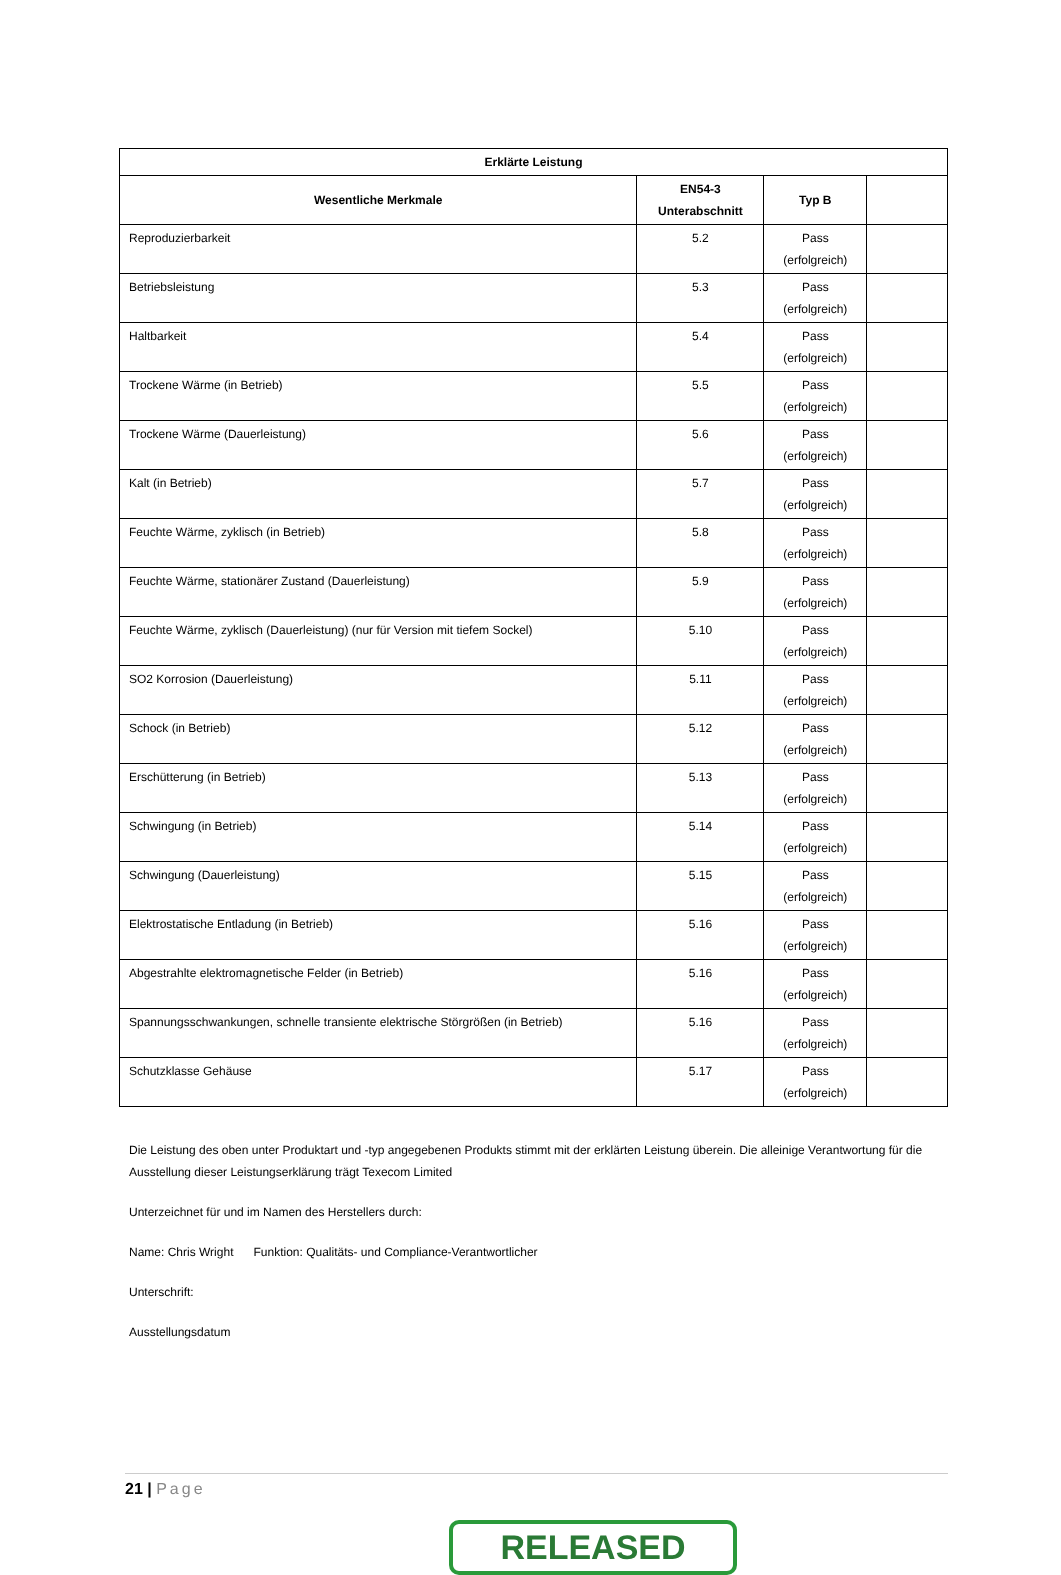| Erklärte Leistung | | | |
| --- | --- | --- | --- |
| Wesentliche Merkmale | EN54-3 Unterabschnitt | Typ B | |
| Reproduzierbarkeit | 5.2 | Pass (erfolgreich) | |
| Betriebsleistung | 5.3 | Pass (erfolgreich) | |
| Haltbarkeit | 5.4 | Pass (erfolgreich) | |
| Trockene Wärme (in Betrieb) | 5.5 | Pass (erfolgreich) | |
| Trockene Wärme (Dauerleistung) | 5.6 | Pass (erfolgreich) | |
| Kalt (in Betrieb) | 5.7 | Pass (erfolgreich) | |
| Feuchte Wärme, zyklisch (in Betrieb) | 5.8 | Pass (erfolgreich) | |
| Feuchte Wärme, stationärer Zustand (Dauerleistung) | 5.9 | Pass (erfolgreich) | |
| Feuchte Wärme, zyklisch (Dauerleistung) (nur für Version mit tiefem Sockel) | 5.10 | Pass (erfolgreich) | |
| SO2 Korrosion (Dauerleistung) | 5.11 | Pass (erfolgreich) | |
| Schock (in Betrieb) | 5.12 | Pass (erfolgreich) | |
| Erschütterung (in Betrieb) | 5.13 | Pass (erfolgreich) | |
| Schwingung (in Betrieb) | 5.14 | Pass (erfolgreich) | |
| Schwingung (Dauerleistung) | 5.15 | Pass (erfolgreich) | |
| Elektrostatische Entladung (in Betrieb) | 5.16 | Pass (erfolgreich) | |
| Abgestrahlte elektromagnetische Felder (in Betrieb) | 5.16 | Pass (erfolgreich) | |
| Spannungsschwankungen, schnelle transiente elektrische Störgrößen (in Betrieb) | 5.16 | Pass (erfolgreich) | |
| Schutzklasse Gehäuse | 5.17 | Pass (erfolgreich) | |
Die Leistung des oben unter Produktart und -typ angegebenen Produkts stimmt mit der erklärten Leistung überein. Die alleinige Verantwortung für die Ausstellung dieser Leistungserklärung trägt Texecom Limited
Unterzeichnet für und im Namen des Herstellers durch:
Name: Chris Wright Funktion: Qualitäts- und Compliance-Verantwortlicher
Unterschrift:
Ausstellungsdatum
21 | Page
RELEASED